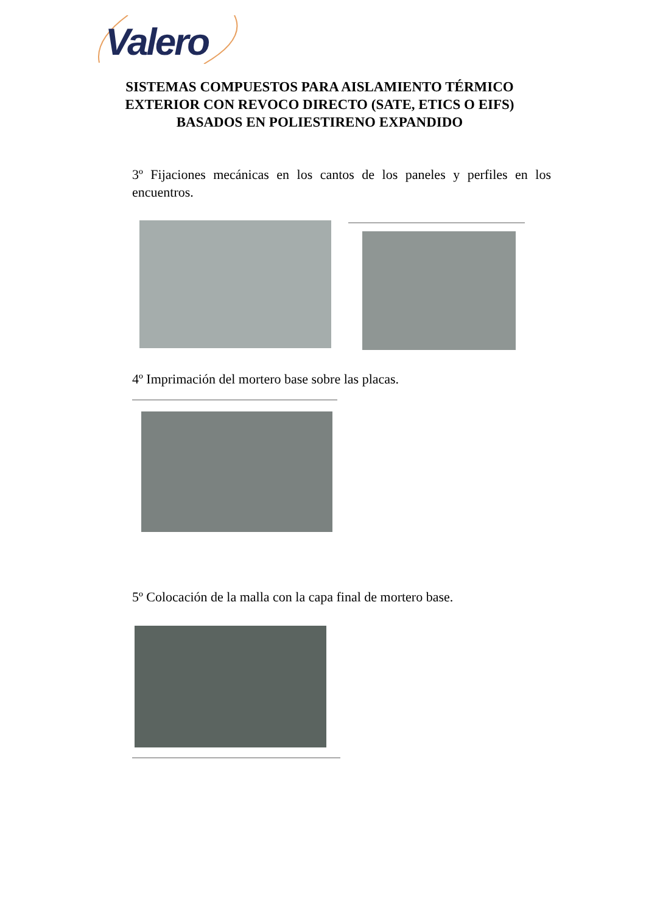Valero
SISTEMAS COMPUESTOS PARA AISLAMIENTO TÉRMICO EXTERIOR CON REVOCO DIRECTO (SATE, ETICS O EIFS) BASADOS EN POLIESTIRENO EXPANDIDO
3º Fijaciones mecánicas en los cantos de los paneles y perfiles en los encuentros.
4º Imprimación del mortero base sobre las placas.
5º Colocación de la malla con la capa final de mortero base.